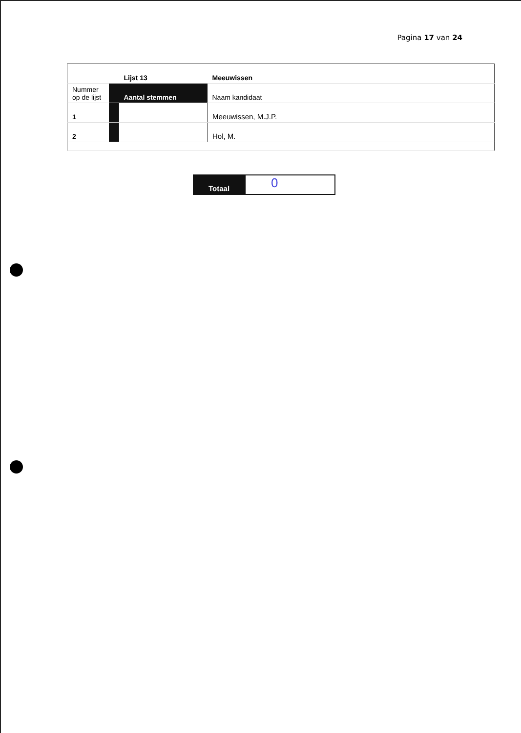Pagina 17 van 24
| | | Lijst 13 | Meeuwissen |
| Nummer op de lijst | | Aantal stemmen | Naam kandidaat |
| 1 | | | Meeuwissen, M.J.P. |
| 2 | | | Hol, M. |
Totaal
0